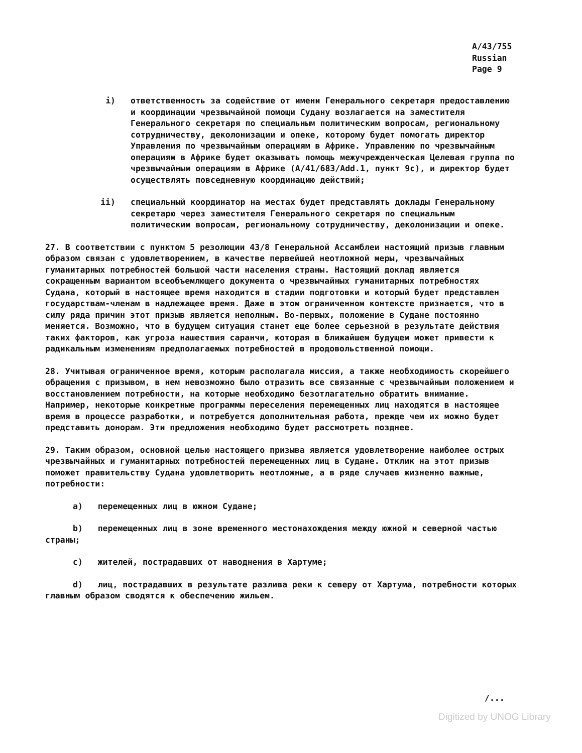A/43/755
Russian
Page 9
i) ответственность за содействие от имени Генерального секретаря предоставлению и координации чрезвычайной помощи Судану возлагается на заместителя Генерального секретаря по специальным политическим вопросам, региональному сотрудничеству, деколонизации и опеке, которому будет помогать директор Управления по чрезвычайным операциям в Африке. Управлению по чрезвычайным операциям в Африке будет оказывать помощь межучрежденческая Целевая группа по чрезвычайным операциям в Африке (A/41/683/Add.1, пункт 9c), и директор будет осуществлять повседневную координацию действий;
ii) специальный координатор на местах будет представлять доклады Генеральному секретарю через заместителя Генерального секретаря по специальным политическим вопросам, региональному сотрудничеству, деколонизации и опеке.
27. В соответствии с пунктом 5 резолюции 43/8 Генеральной Ассамблеи настоящий призыв главным образом связан с удовлетворением, в качестве первейшей неотложной меры, чрезвычайных гуманитарных потребностей большой части населения страны. Настоящий доклад является сокращенным вариантом всеобъемлющего документа о чрезвычайных гуманитарных потребностях Судана, который в настоящее время находится в стадии подготовки и который будет представлен государствам-членам в надлежащее время. Даже в этом ограниченном контексте признается, что в силу ряда причин этот призыв является неполным. Во-первых, положение в Судане постоянно меняется. Возможно, что в будущем ситуация станет еще более серьезной в результате действия таких факторов, как угроза нашествия саранчи, которая в ближайшем будущем может привести к радикальным изменениям предполагаемых потребностей в продовольственной помощи.
28. Учитывая ограниченное время, которым располагала миссия, а также необходимость скорейшего обращения с призывом, в нем невозможно было отразить все связанные с чрезвычайным положением и восстановлением потребности, на которые необходимо безотлагательно обратить внимание. Например, некоторые конкретные программы переселения перемещенных лиц находятся в настоящее время в процессе разработки, и потребуется дополнительная работа, прежде чем их можно будет представить донорам. Эти предложения необходимо будет рассмотреть позднее.
29. Таким образом, основной целью настоящего призыва является удовлетворение наиболее острых чрезвычайных и гуманитарных потребностей перемещенных лиц в Судане. Отклик на этот призыв поможет правительству Судана удовлетворить неотложные, а в ряде случаев жизненно важные, потребности:
a) перемещенных лиц в южном Судане;
b) перемещенных лиц в зоне временного местонахождения между южной и северной частью страны;
c) жителей, пострадавших от наводнения в Хартуме;
d) лиц, пострадавших в результате разлива реки к северу от Хартума, потребности которых главным образом сводятся к обеспечению жильем.
/...
Digitized by UNOG Library